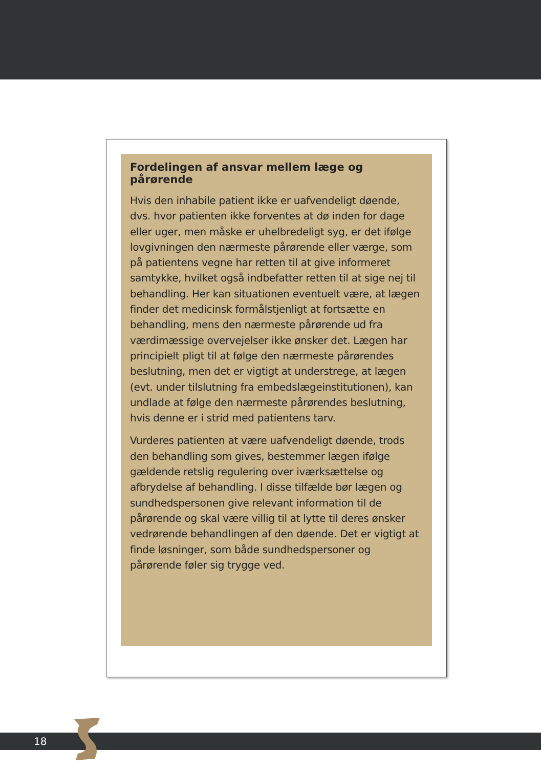Fordelingen af ansvar mellem læge og pårørende
Hvis den inhabile patient ikke er uafvendeligt døende, dvs. hvor patienten ikke forventes at dø inden for dage eller uger, men måske er uhelbredeligt syg, er det ifølge lovgivningen den nærmeste pårørende eller værge, som på patientens vegne har retten til at give informeret samtykke, hvilket også indbefatter retten til at sige nej til behandling. Her kan situationen eventuelt være, at lægen finder det medicinsk formålstjenligt at fortsætte en behandling, mens den nærmeste pårørende ud fra værdimæssige overvejelser ikke ønsker det. Lægen har principielt pligt til at følge den nærmeste pårørendes beslutning, men det er vigtigt at understrege, at lægen (evt. under tilslutning fra embedslægeinstitutionen), kan undlade at følge den nærmeste pårørendes beslutning, hvis denne er i strid med patientens tarv.
Vurderes patienten at være uafvendeligt døende, trods den behandling som gives, bestemmer lægen ifølge gældende retslig regulering over iværksættelse og afbrydelse af behandling. I disse tilfælde bør lægen og sundhedspersonen give relevant information til de pårørende og skal være villig til at lytte til deres ønsker vedrørende behandlingen af den døende. Det er vigtigt at finde løsninger, som både sundhedspersoner og pårørende føler sig trygge ved.
18